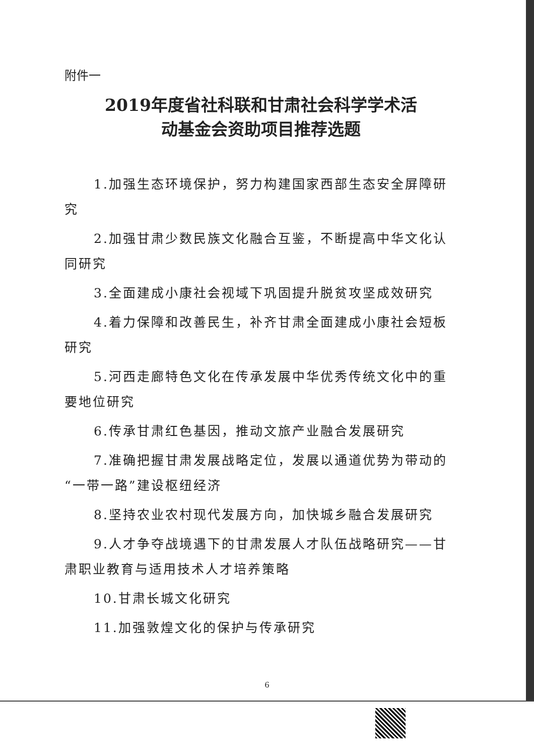附件一
2019年度省社科联和甘肃社会科学学术活
动基金会资助项目推荐选题
1.加强生态环境保护，努力构建国家西部生态安全屏障研究
2.加强甘肃少数民族文化融合互鉴，不断提高中华文化认同研究
3.全面建成小康社会视域下巩固提升脱贫攻坚成效研究
4.着力保障和改善民生，补齐甘肃全面建成小康社会短板研究
5.河西走廊特色文化在传承发展中华优秀传统文化中的重要地位研究
6.传承甘肃红色基因，推动文旅产业融合发展研究
7.准确把握甘肃发展战略定位，发展以通道优势为带动的“一带一路”建设枢纽经济
8.坚持农业农村现代发展方向，加快城乡融合发展研究
9.人才争夺战境遇下的甘肃发展人才队伍战略研究——甘肃职业教育与适用技术人才培养策略
10.甘肃长城文化研究
11.加强敦煌文化的保护与传承研究
6